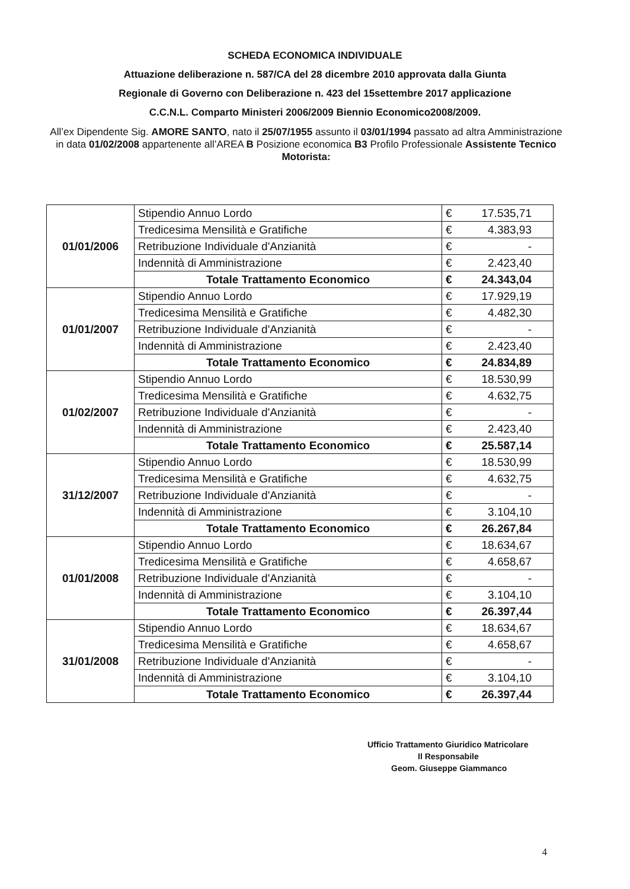SCHEDA ECONOMICA INDIVIDUALE
Attuazione deliberazione n. 587/CA del 28 dicembre 2010 approvata dalla Giunta
Regionale di Governo con Deliberazione n. 423 del 15settembre 2017 applicazione
C.C.N.L. Comparto Ministeri 2006/2009 Biennio Economico2008/2009.
All’ex Dipendente Sig. AMORE SANTO, nato il 25/07/1955 assunto il 03/01/1994 passato ad altra Amministrazione in data 01/02/2008 appartenente all’AREA B Posizione economica B3 Profilo Professionale Assistente Tecnico Motorista:
| 01/01/2006 | Stipendio Annuo Lordo | € 17.535,71 |
| | Tredicesima Mensilità e Gratifiche | € 4.383,93 |
| | Retribuzione Individuale d'Anzianità | € - |
| | Indennità di Amministrazione | € 2.423,40 |
| | Totale Trattamento Economico | € 24.343,04 |
| 01/01/2007 | Stipendio Annuo Lordo | € 17.929,19 |
| | Tredicesima Mensilità e Gratifiche | € 4.482,30 |
| | Retribuzione Individuale d'Anzianità | € - |
| | Indennità di Amministrazione | € 2.423,40 |
| | Totale Trattamento Economico | € 24.834,89 |
| 01/02/2007 | Stipendio Annuo Lordo | € 18.530,99 |
| | Tredicesima Mensilità e Gratifiche | € 4.632,75 |
| | Retribuzione Individuale d'Anzianità | € - |
| | Indennità di Amministrazione | € 2.423,40 |
| | Totale Trattamento Economico | € 25.587,14 |
| 31/12/2007 | Stipendio Annuo Lordo | € 18.530,99 |
| | Tredicesima Mensilità e Gratifiche | € 4.632,75 |
| | Retribuzione Individuale d'Anzianità | € - |
| | Indennità di Amministrazione | € 3.104,10 |
| | Totale Trattamento Economico | € 26.267,84 |
| 01/01/2008 | Stipendio Annuo Lordo | € 18.634,67 |
| | Tredicesima Mensilità e Gratifiche | € 4.658,67 |
| | Retribuzione Individuale d'Anzianità | € - |
| | Indennità di Amministrazione | € 3.104,10 |
| | Totale Trattamento Economico | € 26.397,44 |
| 31/01/2008 | Stipendio Annuo Lordo | € 18.634,67 |
| | Tredicesima Mensilità e Gratifiche | € 4.658,67 |
| | Retribuzione Individuale d'Anzianità | € - |
| | Indennità di Amministrazione | € 3.104,10 |
| | Totale Trattamento Economico | € 26.397,44 |
Ufficio Trattamento Giuridico Matricolare
Il Responsabile
Geom. Giuseppe Giammanco
4